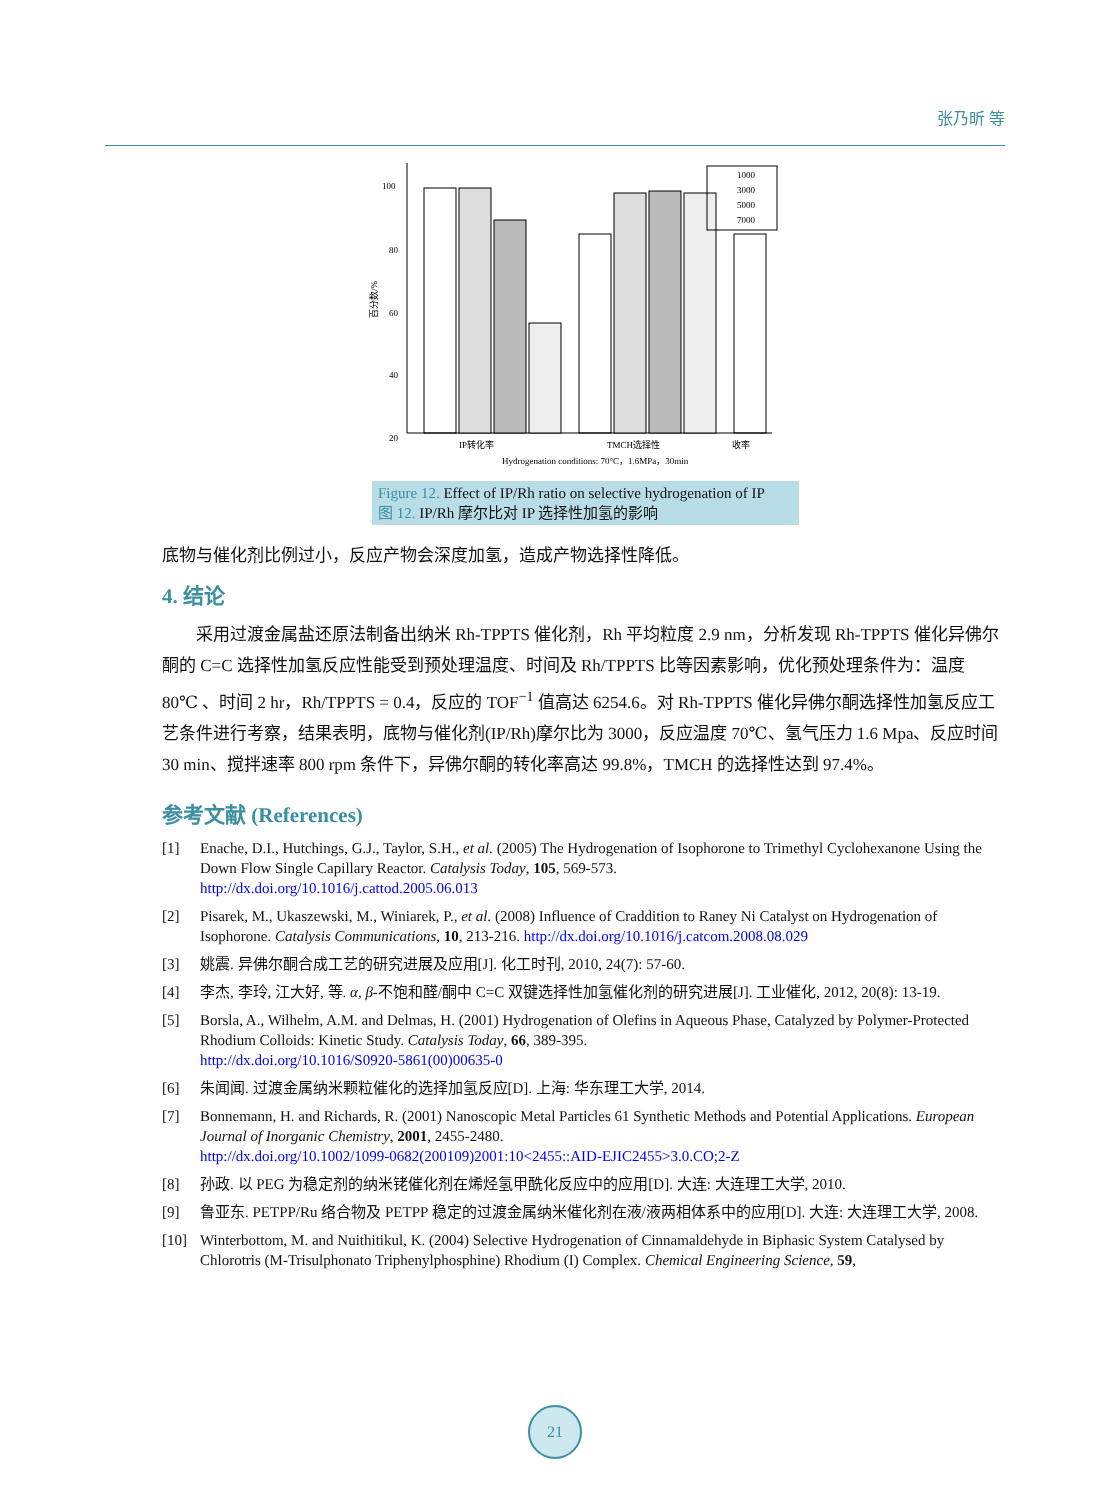张乃昕 等
100
80
60
40
20
百分数/%
1000
3000
5000
7000
IP转化率
TMCH选择性
收率
Hydrogenation conditions: 70°C，1.6MPa，30min
Figure 12. Effect of IP/Rh ratio on selective hydrogenation of IP
图 12. IP/Rh 摩尔比对 IP 选择性加氢的影响
底物与催化剂比例过小，反应产物会深度加氢，造成产物选择性降低。
4. 结论
采用过渡金属盐还原法制备出纳米 Rh-TPPTS 催化剂，Rh 平均粒度 2.9 nm，分析发现 Rh-TPPTS 催化异佛尔酮的 C=C 选择性加氢反应性能受到预处理温度、时间及 Rh/TPPTS 比等因素影响，优化预处理条件为：温度 80℃ 、时间 2 hr，Rh/TPPTS = 0.4，反应的 TOF<sup>−1</sup> 值高达 6254.6。对 Rh-TPPTS 催化异佛尔酮选择性加氢反应工艺条件进行考察，结果表明，底物与催化剂(IP/Rh)摩尔比为 3000，反应温度 70℃、氢气压力 1.6 Mpa、反应时间 30 min、搅拌速率 800 rpm 条件下，异佛尔酮的转化率高达 99.8%，TMCH 的选择性达到 97.4%。
参考文献 (References)
[1] Enache, D.I., Hutchings, G.J., Taylor, S.H., et al. (2005) The Hydrogenation of Isophorone to Trimethyl Cyclohexanone Using the Down Flow Single Capillary Reactor. Catalysis Today, 105, 569-573.
http://dx.doi.org/10.1016/j.cattod.2005.06.013
[2] Pisarek, M., Ukaszewski, M., Winiarek, P., et al. (2008) Influence of Craddition to Raney Ni Catalyst on Hydrogenation of Isophorone. Catalysis Communications, 10, 213-216. http://dx.doi.org/10.1016/j.catcom.2008.08.029
[3] 姚震. 异佛尔酮合成工艺的研究进展及应用[J]. 化工时刊, 2010, 24(7): 57-60.
[4] 李杰, 李玲, 江大好, 等. α, β-不饱和醛/酮中 C=C 双键选择性加氢催化剂的研究进展[J]. 工业催化, 2012, 20(8): 13-19.
[5] Borsla, A., Wilhelm, A.M. and Delmas, H. (2001) Hydrogenation of Olefins in Aqueous Phase, Catalyzed by Polymer-Protected Rhodium Colloids: Kinetic Study. Catalysis Today, 66, 389-395.
http://dx.doi.org/10.1016/S0920-5861(00)00635-0
[6] 朱闻闻. 过渡金属纳米颗粒催化的选择加氢反应[D]. 上海: 华东理工大学, 2014.
[7] Bonnemann, H. and Richards, R. (2001) Nanoscopic Metal Particles 61 Synthetic Methods and Potential Applications. European Journal of Inorganic Chemistry, 2001, 2455-2480.
http://dx.doi.org/10.1002/1099-0682(200109)2001:10<2455::AID-EJIC2455>3.0.CO;2-Z
[8] 孙政. 以 PEG 为稳定剂的纳米铑催化剂在烯烃氢甲酰化反应中的应用[D]. 大连: 大连理工大学, 2010.
[9] 鲁亚东. PETPP/Ru 络合物及 PETPP 稳定的过渡金属纳米催化剂在液/液两相体系中的应用[D]. 大连: 大连理工大学, 2008.
[10] Winterbottom, M. and Nuithitikul, K. (2004) Selective Hydrogenation of Cinnamaldehyde in Biphasic System Catalysed by Chlorotris (M-Trisulphonato Triphenylphosphine) Rhodium (I) Complex. Chemical Engineering Science, 59,
21